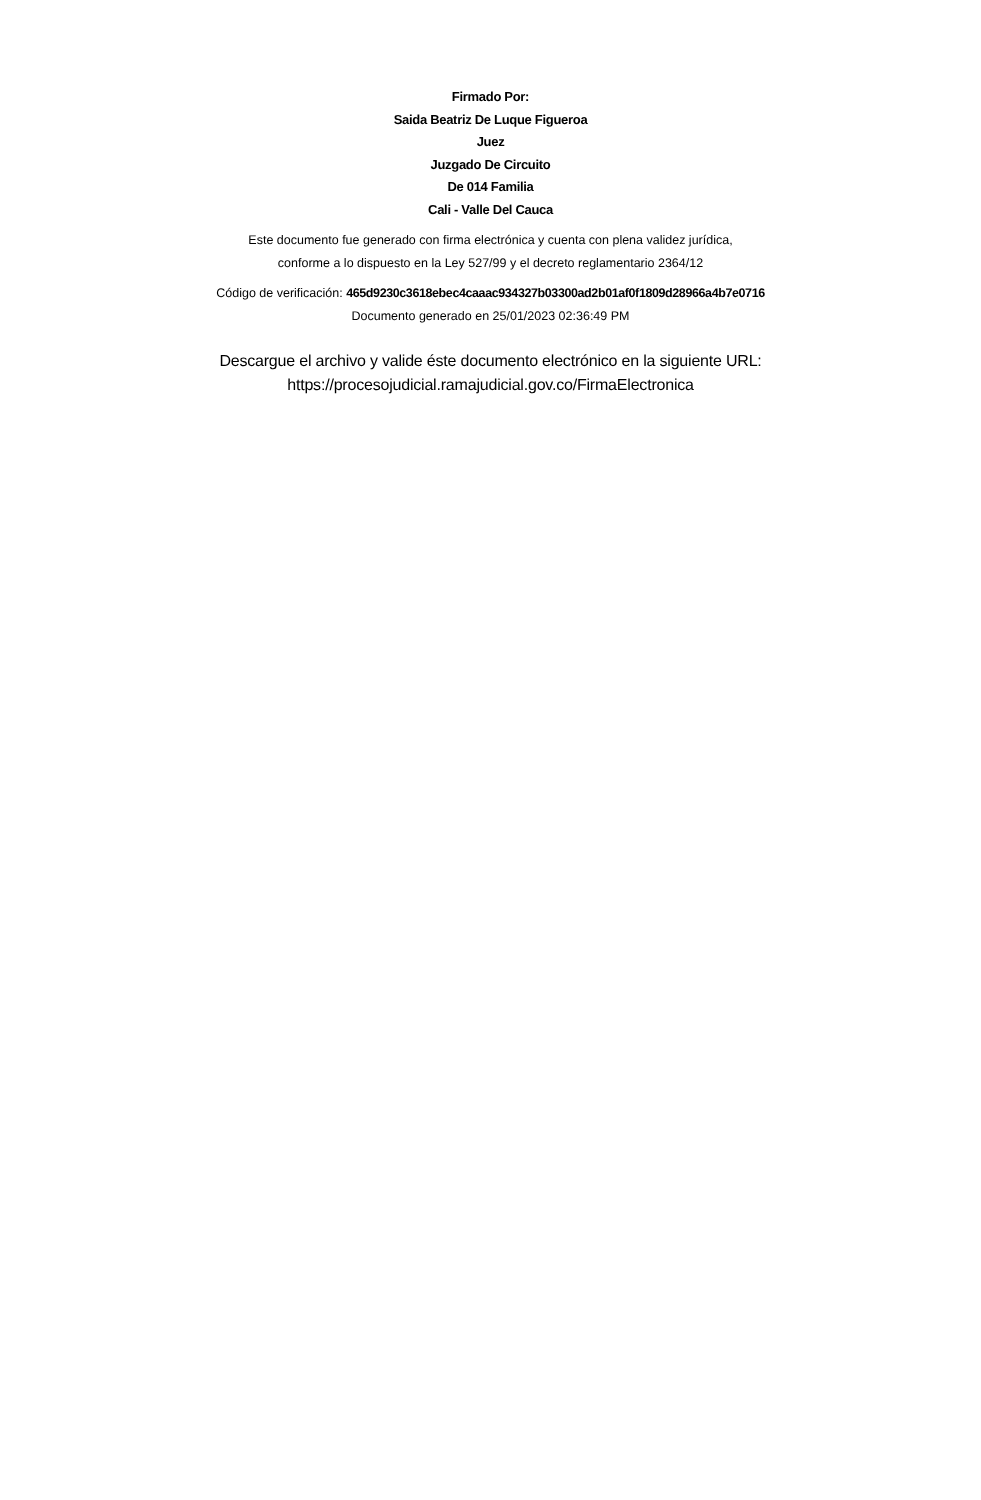Firmado Por:
Saida Beatriz De Luque Figueroa
Juez
Juzgado De Circuito
De 014 Familia
Cali - Valle Del Cauca
Este documento fue generado con firma electrónica y cuenta con plena validez jurídica,
conforme a lo dispuesto en la Ley 527/99 y el decreto reglamentario 2364/12
Código de verificación: 465d9230c3618ebec4caaac934327b03300ad2b01af0f1809d28966a4b7e0716
Documento generado en 25/01/2023 02:36:49 PM
Descargue el archivo y valide éste documento electrónico en la siguiente URL:
https://procesojudicial.ramajudicial.gov.co/FirmaElectronica